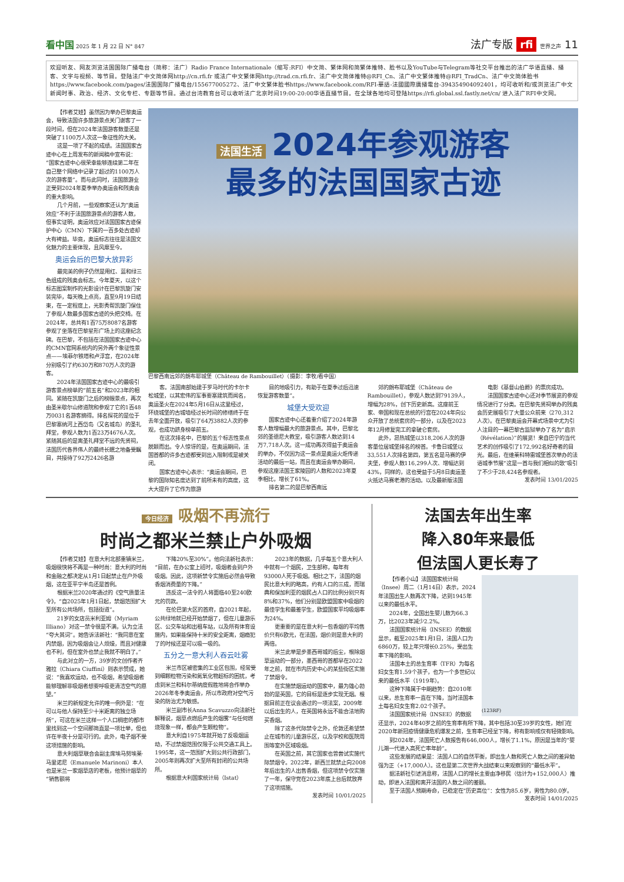看中国 2025 年 1 月 22 日 N° 847
法广专版 rfi 世界之声 11
欢迎听友、网友浏览法国国际广播电台（简称：法广）Radio France Internationale（缩写:RFI）中文简、繁体网和简繁体推特、脸书以及YouTube与Telegram等社交平台推出的法广华语直播、播客、文字与视频、等节目。登陆法广中文简体网http://cn.rfi.fr 或法广中文繁体网http://trad.cn.rfi.fr、法广中文简体推特@RFI_Cn、法广中文繁体推特@RFI_TradCn、法广中文简体脸书https://www.facebook.com/pages/法国国际广播电台/155677005272、法广中文繁体脸书https://www.facebook.com/RFI-華語-法國國際廣播電台-394354904092401，均可收听和/或浏览法广中文新闻时事、政治、经济、文化专栏、专题等节目。通过台湾教育台可以收听法广北京时间19:00-20:00华语直播节目。在全球各地均可登陆https://rfi.global.ssl.fastly.net/cn/ 进入法广RFI中文网。
【作者艾娃】虽然因为举办巴黎奥运会，导致法国许多旅游景点关门谢客了一段时间，但在2024年法国游客数量还是突破了1100万人次这一象征性的大关。
这是一项了不起的成绩。法国国家古迹中心在上周发布的新闻稿中宣布说：“国家古迹中心很荣幸能够连续第二年在自己整个网络中记录了超过的1100万人次的游客量”。而与此同时，法国旅游业正受到2024年夏季举办奥运会和残奥会的重大影响。
几个月前，一些观察家还认为“奥运效应”不利于法国旅游景点的游客人数，但事实证明，奥运效应对法国国家古迹保护中心（CMN）下属的一百多处古迹却大有裨益。毕竟，奥运标志往往是法国文化魅力的主要体现，且风靡至今。
奥运会后的巴黎大放异彩
最完美的例子仍然是用红、蓝和绿三色组成的残奥会标志。今年夏天，以这个标志图案制作的光影设计在巴黎凯旋门安装完毕，每天晚上点亮，直至9月19日结束，在一定程度上，光影秀帮凯旋门保住了参观人数最多国家古迹的头把交椅。在2024年，总共有1百75万8087名游客参观了坐落在巴黎星形广场上的这座纪念碑。在巴黎，不包括在法国国家古迹中心的CMN官网系统内的另外两个象征性景点——埃菲尔铁塔和卢浮宫，在2024年分别吸引了约630万和870万人次的游客。
2024年法国国家古迹中心的最吸引游客景点榜单的“前五名”和2023年的相同。紧随在凯旋门之后的榜眼景点，再次由圣米歇尔山修道院和参观了它的1百48万0031名游客摘得。排名探花的是位于巴黎塞纳河上西岱岛（又名城岛）的圣礼拜堂，参观人数为1百23万4676人次。紧随其后的是离圣礼拜堂不远的先贤祠，法国历代各界伟人的最终长眠之地备受瞩目，共接待了92万2426名游
法国生活 2024年参观游客
最多的法国国家古迹
巴黎西南远郊的朗布耶城堡（Château de Rambouillet）（摄影：李牧/看中国）
客。法国南部始建于罗马时代的卡尔卡松城堡，以其宏伟的军事要塞建筑而闻名，奥运圣火在2024年5月16日从这里经过，环绕城堡的古城墙经过长时间的修缮终于在去年全面开放，吸引了64万3882人次的参观，也成功跻身榜单前五。
在这次排名中，巴黎的五个标志性景点脱颖而出。令人惊讶的是，在奥运期间，法国首都的许多古迹都受到出入限制或是被关闭。
国家古迹中心表示：“奥运会期间，巴黎的国际知名度达到了前所未有的高度，这大大提升了它作为旅游
目的地吸引力，有助于在夏季过后迅速恢复游客数量”。
城堡大受欢迎
国家古迹中心还着重介绍了2024年游客人数增幅最大的旅游景点。其中，巴黎北郊的圣德尼大教堂，吸引游客人数达到14万7,718人次。这一成功再次得益于奥运会的举办，不仅因为这一景点是奥运火炬传递活动的最后一站，而且在奥运会举办期间，参观这座法国王家陵园的人数和2023年夏季相比，增长了61%。
排名第二的是巴黎西南远
郊的朗布耶城堡（Château de Rambouillet），参观人数达到79139人，增幅为28%，创下历史新高。这座前王家、帝国和现在总统的行宫在2024年向公众开放了总统套房的一部分，以及在2023年12月修复完工的拿破仑套房。
此外，昂热城堡以318,206人次的游客量位居城堡排名的榜首。卡鲁日城堡以33,551人次排名第四，第五名是马赛的伊夫堡，参观人数116,299人次、增幅达到43%，同样的，这也受益于5月8日奥运圣火抵达马赛老港的活动。以及最新版法国
电影《基督山伯爵》的票房成功。
法国国家古迹中心还对季节展览的参观情况进行了分类。在巴黎先贤祠举办的残奥会历史展吸引了大量公众前来（270,312人次）。在巴黎奥运会开幕式场景中尤为引人注目的一幕巴黎古监狱举办了名为“启示（Révélation）”的展览！来自巴宁的当代艺术的创作吸引了172,992名好奇者的目光。最后，在维莱科特雷城堡首次举办的法语城季节展“这是一首与我们相似的歌”吸引了不少于28,424名参观者。
发表时间 13/01/2025
今日经济 吸烟不再流行
时尚之都米兰禁止户外吸烟
【作者艾娃】在意大利北部重镇米兰，吸烟很快将不再是一种时尚：意大利的时尚和金融之都决定从1月1日起禁止在户外吸烟，这在亚平宁半岛还是首例。
根据米兰2020年通过的《空气质量法令》，“自2025年1月1日起，禁烟范围扩大至所有公共场所，包括街道”。
21岁的女店员米利亚姆（Myriam Illiano）对这一禁令很是不满，认为立法“夸大其词”。她告诉法新社：“我同意在室内禁烟，因为吸烟会让人烦燥，而且对健康也不利，但在室外也禁止我就不明白了。”
与此对立的一方，39岁的文创作者齐雅拉（Chiara Ciuffini）则表示赞成，她说：“我喜欢运动，也不吸烟，希望吸烟者能够理解非吸烟者想要呼吸更清洁空气的愿望。”
米兰的新规定允许的唯一例外是：“在可以与他人保持至少十米距离的独立场所”，可这在米兰这样一个人口稠密的都市里找到这一个空间那简直是一项壮举，但也许在半夜十分是可行的。此外，电子烟不受这项措施的影响。
意大利烟草联合会副主席埃马努埃莱·马里诺尼（Emanuele Marinoni）本人也是米兰一家烟草店的老板，他预计烟草的“销售额将
下降20%至30%”。他向法新社表示：“目前，在办公室上班时，吸烟者会到户外吸烟。因此，这项新禁令实施后必然会导致香烟消费量的下降。”
违反这一法令的人将面临40至240欧元的罚款。
在伦巴第大区的首府，自2021年起，公共绿地就已经开始禁烟了，但在儿童游乐区、公交车站和出租车站，以及所有体育设施内，如果能保持十米的安全距离，烟瘾犯了的时候还是可以吸一吸的。
五分之一意大利人吞云吐雾
米兰市区被密集的工业区包围，经常受到细颗粒物污染和氮氧化物超标的困扰，考虑到米兰和科尔蒂纳度假胜地将合作举办2026年冬季奥运会，所以市政府对空气污染的防治尤为敏感。
米兰副市长Anna Scavuzzo向法新社解释说，烟草点燃后产生的烟雾“与任何燃烧现象一样，都会产生颗粒物”。
意大利自1975年就开始了反吸烟运动，不过禁烟范围仅限于公共交通工具上。1995年，这一范围扩大到公共行政部门，2005年则再次扩大至所有封闭的公共场所。
根据意大利国家统计局（Istat）
2023年的数据，几乎每五个意大利人中就有一个烟民，卫生部称，每年有93000人死于吸烟。相比之下，法国的烟民比意大利的略高，约有人口的三成，而瑞典和保加利亚的烟民占人口的比例分别只有8%和37%，他们分别是欧盟国家中吸烟的最佳学生和最差学生，欧盟国家平均吸烟率为24%。
更重要的是在意大利一包香烟的平均售价只有6欧元，在法国，烟价则是意大利的两倍。
米兰此举是步墨西哥城的后尘，根除烟草运动的一部分，墨西哥的首都早在2022年之前，就在市内历史中心的某些街区实施了禁烟令。
在实施禁烟运动的国家中，最为雄心勃勃的是英国，它的目标是逐步实现无烟。根据目前正在议会通过的一项法案，2009年以后出生的人，在英国将永远不能合法地购买香烟。
除了这条代际禁令之外，伦敦还希望禁止在城市的儿童游乐区，以及学校和医院周围等室外区域吸烟。
在英国之前，其它国家也曾尝试实施代际禁烟令。2022年，新西兰就禁止向2008年后出生的人出售香烟，但这项禁令仅实施了一年，保守党在2023年底上台后就放弃了这项措施。
发表时间 10/01/2025
法国去年出生率
降入80年来最低
但法国人更长寿了
(123RF)
【作者小山】法国国家统计局（Insee）周二（1月14日）表示，2024年法国出生人数再次下降，达到1945年以来的最低水平。
2024年，全国出生婴儿数为66.3万，比2023年减少2.2%。
法国国家统计局（INSEE）的数据显示，截至2025年1月1日，法国人口为6860万，较上年只增长0.25%，受出生率下降的影响。
法国本土的总生育率（TFR）为每名妇女生育1.59个孩子，也为一个多世纪以来的最低水平（1919年）。
这种下降属于中期趋势：自2010年以来，总生育率一直在下降，当时法国本土每名妇女生育2.02个孩子。
法国国家统计局（INSEE）的数据还显示，2024年40岁之前的生育率有所下降，其中包括30至39岁的女性，她们在2020年新冠疫情健康危机爆发之前，生育率已经呈下降，称有影响或仅有轻微影响。
到2024年，法国死亡人数报告有646,000人，增长了1.1%，原因是当年的“婴儿潮一代进入高死亡率年龄”。
这些发展的结果是：法国人口的自然平衡，即出生人数和死亡人数之间的差异勉强为正（+17,000人）。这也是第二次世界大战结束以来观察到的“最低水平”。
据法新社引述消息称，法国人口的增长主要由净移民（估计为+152,000人）推动，即进入法国和离开法国的人数之间的差额。
至于法国人预期寿命，已稳定在“历史高位”：女性为85.6岁，男性为80.0岁。
发表时间 14/01/2025